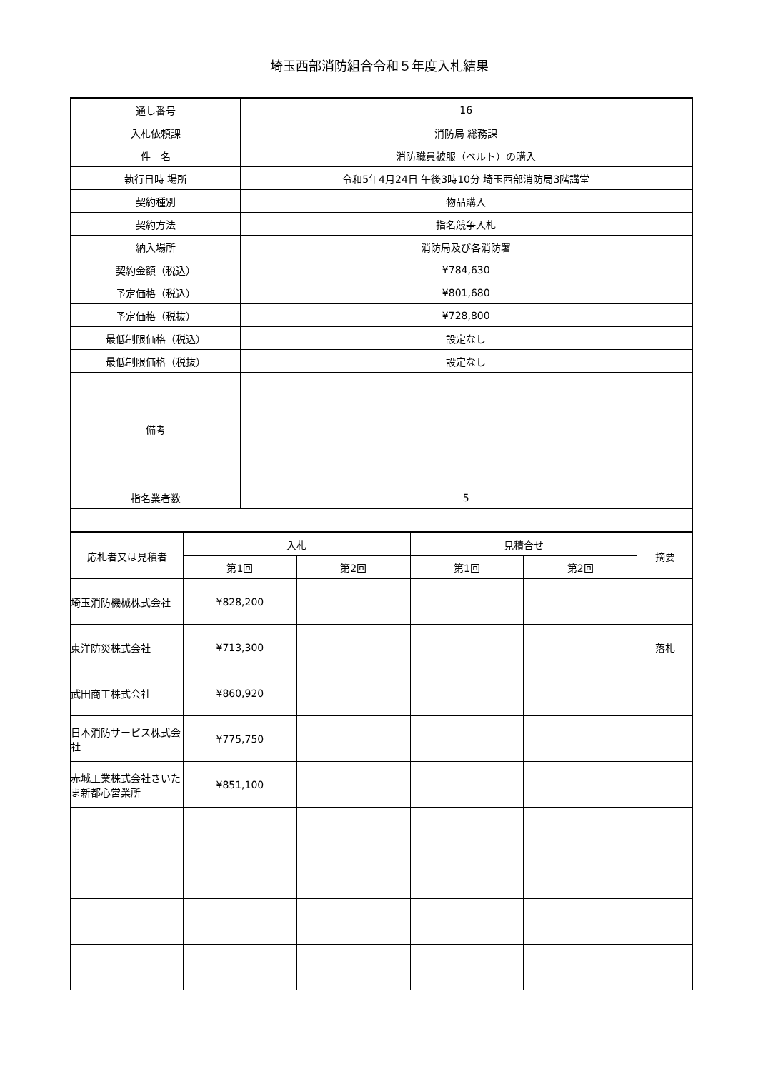埼玉西部消防組合令和５年度入札結果
| 通し番号 | 16 |
| 入札依頼課 | 消防局 総務課 |
| 件 名 | 消防職員被服（ベルト）の購入 |
| 執行日時 場所 | 令和5年4月24日 午後3時10分 埼玉西部消防局3階講堂 |
| 契約種別 | 物品購入 |
| 契約方法 | 指名競争入札 |
| 納入場所 | 消防局及び各消防署 |
| 契約金額（税込） | ¥784,630 |
| 予定価格（税込） | ¥801,680 |
| 予定価格（税抜） | ¥728,800 |
| 最低制限価格（税込） | 設定なし |
| 最低制限価格（税抜） | 設定なし |
| 備考 | |
| 指名業者数 | 5 |
| 応札者又は見積者 | 入札 | | 見積合せ | | 摘要 |
| --- | --- | --- | --- | --- | --- |
| | 第1回 | 第2回 | 第1回 | 第2回 | |
| 埼玉消防機械株式会社 | ¥828,200 | | | | |
| 東洋防災株式会社 | ¥713,300 | | | | 落札 |
| 武田商工株式会社 | ¥860,920 | | | | |
| 日本消防サービス株式会社 | ¥775,750 | | | | |
| 赤城工業株式会社さいたま新都心営業所 | ¥851,100 | | | | |